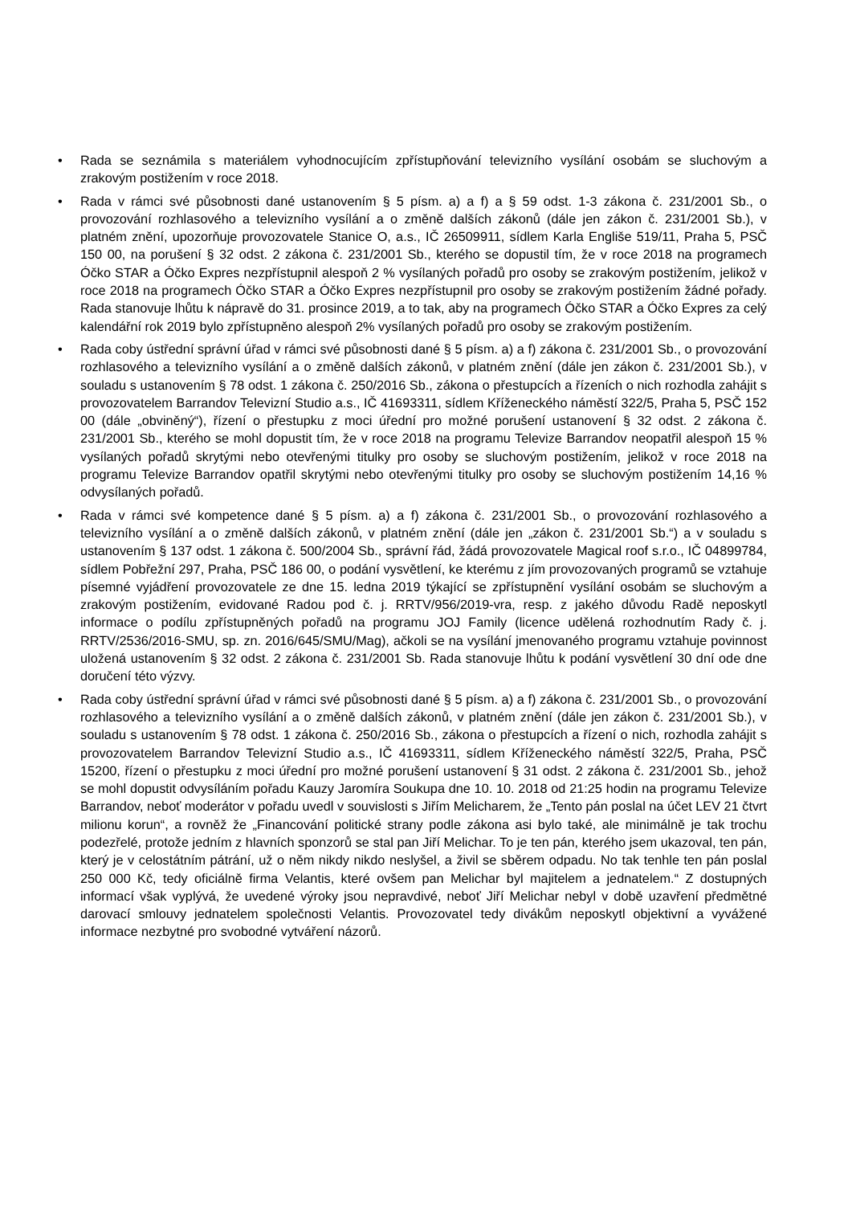• Rada se seznámila s materiálem vyhodnocujícím zpřístupňování televizního vysílání osobám se sluchovým a zrakovým postižením v roce 2018.
• Rada v rámci své působnosti dané ustanovením § 5 písm. a) a f) a § 59 odst. 1-3 zákona č. 231/2001 Sb., o provozování rozhlasového a televizního vysílání a o změně dalších zákonů (dále jen zákon č. 231/2001 Sb.), v platném znění, upozorňuje provozovatele Stanice O, a.s., IČ 26509911, sídlem Karla Engliše 519/11, Praha 5, PSČ 150 00, na porušení § 32 odst. 2 zákona č. 231/2001 Sb., kterého se dopustil tím, že v roce 2018 na programech Óčko STAR a Óčko Expres nezpřístupnil alespoň 2 % vysílaných pořadů pro osoby se zrakovým postižením, jelikož v roce 2018 na programech Óčko STAR a Óčko Expres nezpřístupnil pro osoby se zrakovým postižením žádné pořady. Rada stanovuje lhůtu k nápravě do 31. prosince 2019, a to tak, aby na programech Óčko STAR a Óčko Expres za celý kalendářní rok 2019 bylo zpřístupněno alespoň 2% vysílaných pořadů pro osoby se zrakovým postižením.
• Rada coby ústřední správní úřad v rámci své působnosti dané § 5 písm. a) a f) zákona č. 231/2001 Sb., o provozování rozhlasového a televizního vysílání a o změně dalších zákonů, v platném znění (dále jen zákon č. 231/2001 Sb.), v souladu s ustanovením § 78 odst. 1 zákona č. 250/2016 Sb., zákona o přestupcích a řízeních o nich rozhodla zahájit s provozovatelem Barrandov Televizní Studio a.s., IČ 41693311, sídlem Kříženeckého náměstí 322/5, Praha 5, PSČ 152 00 (dále „obviněný“), řízení o přestupku z moci úřední pro možné porušení ustanovení § 32 odst. 2 zákona č. 231/2001 Sb., kterého se mohl dopustit tím, že v roce 2018 na programu Televize Barrandov neopatřil alespoň 15 % vysílaných pořadů skrytými nebo otevřenými titulky pro osoby se sluchovým postižením, jelikož v roce 2018 na programu Televize Barrandov opatřil skrytými nebo otevřenými titulky pro osoby se sluchovým postižením 14,16 % odvysílaných pořadů.
• Rada v rámci své kompetence dané § 5 písm. a) a f) zákona č. 231/2001 Sb., o provozování rozhlasového a televizního vysílání a o změně dalších zákonů, v platném znění (dále jen „zákon č. 231/2001 Sb.“) a v souladu s ustanovením § 137 odst. 1 zákona č. 500/2004 Sb., správní řád, žádá provozovatele Magical roof s.r.o., IČ 04899784, sídlem Pobřežní 297, Praha, PSČ 186 00, o podání vysvětlení, ke kterému z jím provozovaných programů se vztahuje písemné vyjádření provozovatele ze dne 15. ledna 2019 týkající se zpřístupnění vysílání osobám se sluchovým a zrakovým postižením, evidované Radou pod č. j. RRTV/956/2019-vra, resp. z jakého důvodu Radě neposkytl informace o podílu zpřístupněných pořadů na programu JOJ Family (licence udělená rozhodnutím Rady č. j. RRTV/2536/2016-SMU, sp. zn. 2016/645/SMU/Mag), ačkoli se na vysílání jmenovaného programu vztahuje povinnost uložená ustanovením § 32 odst. 2 zákona č. 231/2001 Sb. Rada stanovuje lhůtu k podání vysvětlení 30 dní ode dne doručení této výzvy.
• Rada coby ústřední správní úřad v rámci své působnosti dané § 5 písm. a) a f) zákona č. 231/2001 Sb., o provozování rozhlasového a televizního vysílání a o změně dalších zákonů, v platném znění (dále jen zákon č. 231/2001 Sb.), v souladu s ustanovením § 78 odst. 1 zákona č. 250/2016 Sb., zákona o přestupcích a řízení o nich, rozhodla zahájit s provozovatelem Barrandov Televizní Studio a.s., IČ 41693311, sídlem Kříženeckého náměstí 322/5, Praha, PSČ 15200, řízení o přestupku z moci úřední pro možné porušení ustanovení § 31 odst. 2 zákona č. 231/2001 Sb., jehož se mohl dopustit odvysíláním pořadu Kauzy Jaromíra Soukupa dne 10. 10. 2018 od 21:25 hodin na programu Televize Barrandov, neboť moderátor v pořadu uvedl v souvislosti s Jiřím Melicharem, že „Tento pán poslal na účet LEV 21 čtvrt milionu korun“, a rovněž že „Financování politické strany podle zákona asi bylo také, ale minimálně je tak trochu podezřelé, protože jedním z hlavních sponzorů se stal pan Jiří Melichar. To je ten pán, kterého jsem ukazoval, ten pán, který je v celostátním pátrání, už o něm nikdy nikdo neslyšel, a živil se sběrem odpadu. No tak tenhle ten pán poslal 250 000 Kč, tedy oficiálně firma Velantis, které ovšem pan Melichar byl majitelem a jednatelem.“ Z dostupných informací však vyplývá, že uvedené výroky jsou nepravdivé, neboť Jiří Melichar nebyl v době uzavření předmětné darovací smlouvy jednatelem společnosti Velantis. Provozovatel tedy divákům neposkytl objektivní a vyvážené informace nezbytné pro svobodné vytváření názorů.